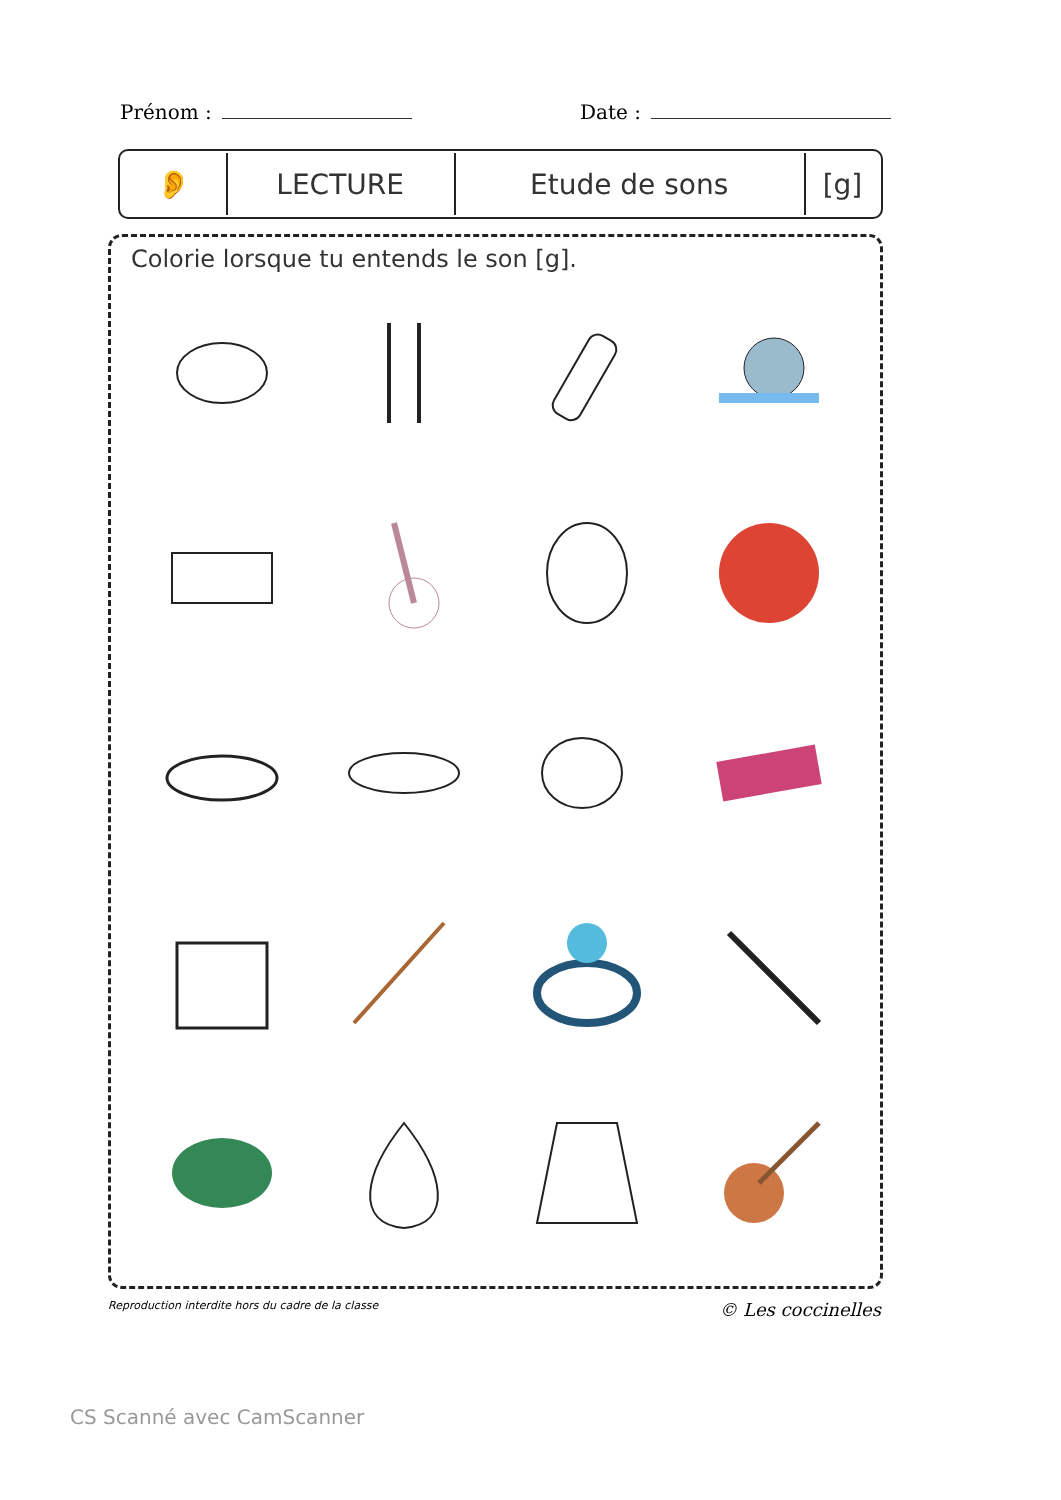Prénom : Date :
| 👂 | LECTURE | Etude de sons | [g] |
Colorie lorsque tu entends le son [g].
Reproduction interdite hors du cadre de la classe © Les coccinelles
CS Scanné avec CamScanner